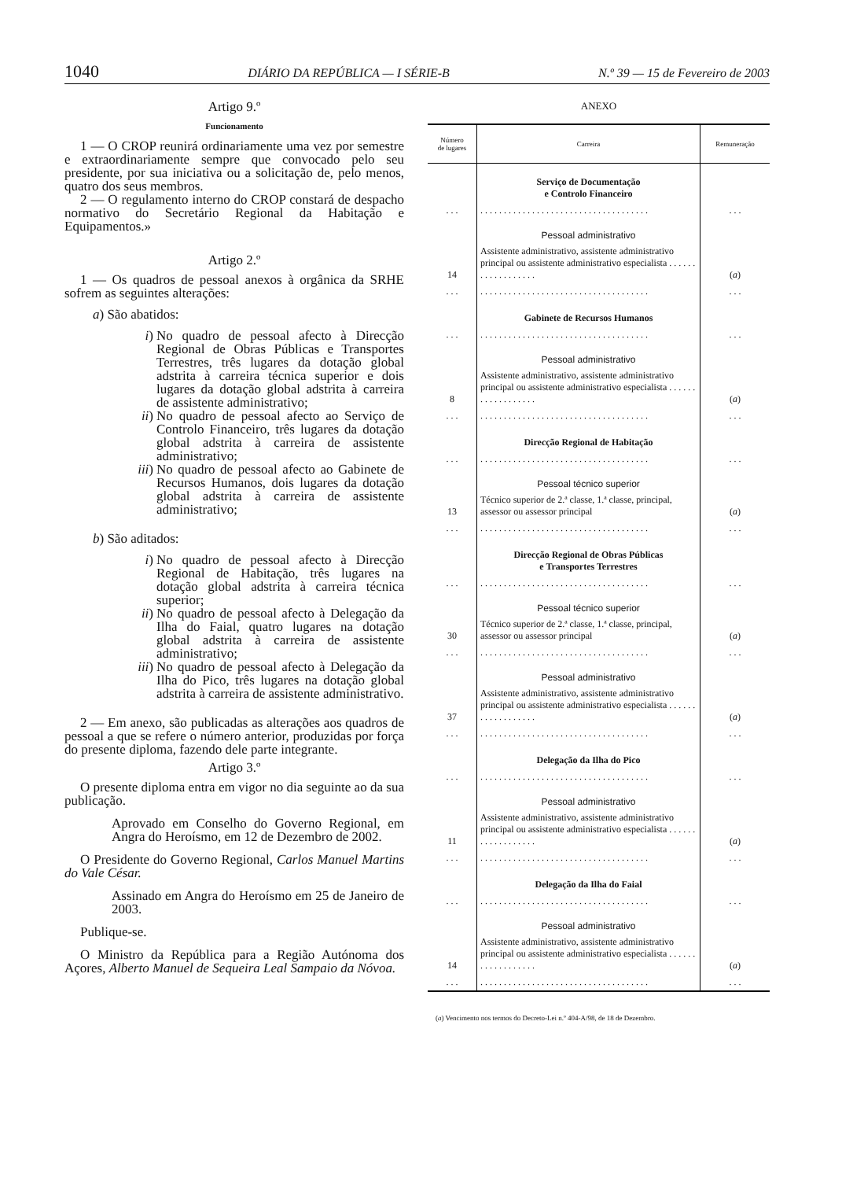1040 DIÁRIO DA REPÚBLICA — I SÉRIE-B N.º 39 — 15 de Fevereiro de 2003
Artigo 9.º
Funcionamento
1 — O CROP reunirá ordinariamente uma vez por semestre e extraordinariamente sempre que convocado pelo seu presidente, por sua iniciativa ou a solicitação de, pelo menos, quatro dos seus membros.
2 — O regulamento interno do CROP constará de despacho normativo do Secretário Regional da Habitação e Equipamentos.»
Artigo 2.º
1 — Os quadros de pessoal anexos à orgânica da SRHE sofrem as seguintes alterações:
a) São abatidos:
i) No quadro de pessoal afecto à Direcção Regional de Obras Públicas e Transportes Terrestres, três lugares da dotação global adstrita à carreira técnica superior e dois lugares da dotação global adstrita à carreira de assistente administrativo;
ii)
No quadro de pessoal afecto ao Serviço de Controlo Financeiro, três lugares da dotação global adstrita à carreira de assistente administrativo;
iii)
No quadro de pessoal afecto ao Gabinete de Recursos Humanos, dois lugares da dotação global adstrita à carreira de assistente administrativo;
b) São aditados:
i) No quadro de pessoal afecto à Direcção Regional de Habitação, três lugares na dotação global adstrita à carreira técnica superior;
ii)
No quadro de pessoal afecto à Delegação da Ilha do Faial, quatro lugares na dotação global adstrita à carreira de assistente administrativo;
iii)
No quadro de pessoal afecto à Delegação da Ilha do Pico, três lugares na dotação global adstrita à carreira de assistente administrativo.
2 — Em anexo, são publicadas as alterações aos quadros de pessoal a que se refere o número anterior, produzidas por força do presente diploma, fazendo dele parte integrante.
Artigo 3.º
O presente diploma entra em vigor no dia seguinte ao da sua publicação.
Aprovado em Conselho do Governo Regional, em Angra do Heroísmo, em 12 de Dezembro de 2002.
O Presidente do Governo Regional, Carlos Manuel Martins do Vale César.
Assinado em Angra do Heroísmo em 25 de Janeiro de 2003.
Publique-se.
O Ministro da República para a Região Autónoma dos Açores, Alberto Manuel de Sequeira Leal Sampaio da Nóvoa.
ANEXO
| Número de lugares | Carreira | Remuneração |
| --- | --- | --- |
| | Serviço de Documentação e Controlo Financeiro | |
| . . . | . . . . . . . . . . . . . . . . . . . . . . . . . . . . . . . . . . . . | . . . |
| | Pessoal administrativo | |
| 14 | Assistente administrativo, assistente administrativo principal ou assistente administrativo especialista . . . . . . . . . . . . . . . . . . | ( a ) |
| . . . | . . . . . . . . . . . . . . . . . . . . . . . . . . . . . . . . . . . . | . . . |
| | Gabinete de Recursos Humanos | |
| . . . | . . . . . . . . . . . . . . . . . . . . . . . . . . . . . . . . . . . . | . . . |
| | Pessoal administrativo | |
| 8 | Assistente administrativo, assistente administrativo principal ou assistente administrativo especialista . . . . . . . . . . . . . . . . . . | ( a ) |
| . . . | . . . . . . . . . . . . . . . . . . . . . . . . . . . . . . . . . . . . | . . . |
| | Direcção Regional de Habitação | |
| . . . | . . . . . . . . . . . . . . . . . . . . . . . . . . . . . . . . . . . . | . . . |
| | Pessoal técnico superior | |
| 13 | Técnico superior de 2.ª classe, 1.ª classe, principal, assessor ou assessor principal | ( a ) |
| . . . | . . . . . . . . . . . . . . . . . . . . . . . . . . . . . . . . . . . . | . . . |
| | Direcção Regional de Obras Públicas e Transportes Terrestres | |
| . . . | . . . . . . . . . . . . . . . . . . . . . . . . . . . . . . . . . . . . | . . . |
| | Pessoal técnico superior | |
| 30 | Técnico superior de 2.ª classe, 1.ª classe, principal, assessor ou assessor principal | ( a ) |
| . . . | . . . . . . . . . . . . . . . . . . . . . . . . . . . . . . . . . . . . | . . . |
| | Pessoal administrativo | |
| 37 | Assistente administrativo, assistente administrativo principal ou assistente administrativo especialista . . . . . . . . . . . . . . . . . . | ( a ) |
| . . . | . . . . . . . . . . . . . . . . . . . . . . . . . . . . . . . . . . . . | . . . |
| | Delegação da Ilha do Pico | |
| . . . | . . . . . . . . . . . . . . . . . . . . . . . . . . . . . . . . . . . . | . . . |
| | Pessoal administrativo | |
| 11 | Assistente administrativo, assistente administrativo principal ou assistente administrativo especialista . . . . . . . . . . . . . . . . . . | ( a ) |
| . . . | . . . . . . . . . . . . . . . . . . . . . . . . . . . . . . . . . . . . | . . . |
| | Delegação da Ilha do Faial | |
| . . . | . . . . . . . . . . . . . . . . . . . . . . . . . . . . . . . . . . . . | . . . |
| | Pessoal administrativo | |
| 14 | Assistente administrativo, assistente administrativo principal ou assistente administrativo especialista . . . . . . . . . . . . . . . . . . | ( a ) |
| . . . | . . . . . . . . . . . . . . . . . . . . . . . . . . . . . . . . . . . . | . . . |
(a) Vencimento nos termos do Decreto-Lei n.º 404-A/98, de 18 de Dezembro.